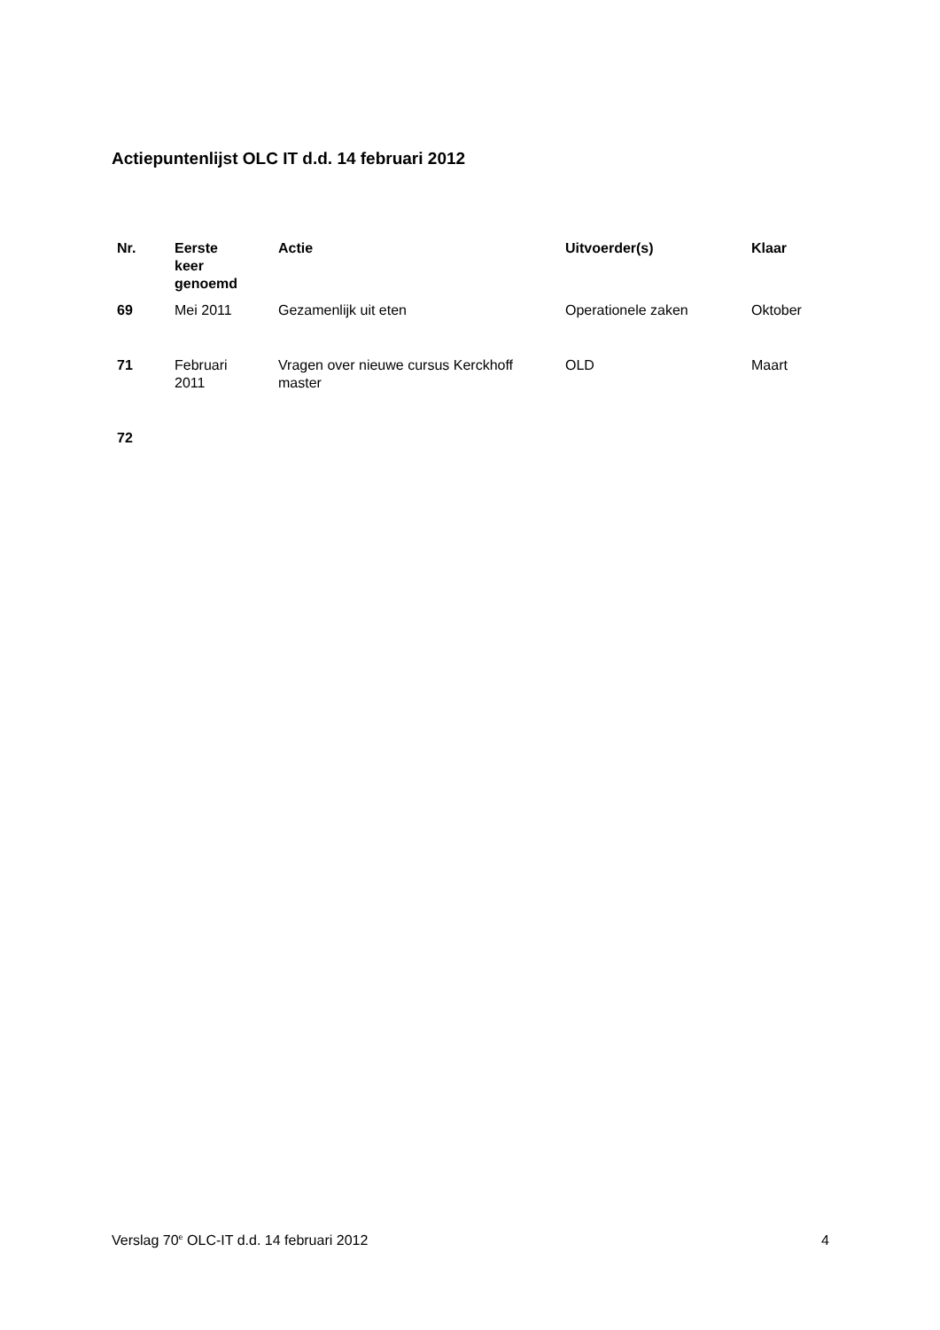Actiepuntenlijst OLC IT d.d. 14 februari 2012
| Nr. | Eerste keer genoemd | Actie | Uitvoerder(s) | Klaar |
| --- | --- | --- | --- | --- |
| 69 | Mei 2011 | Gezamenlijk uit eten | Operationele zaken | Oktober |
| 71 | Februari 2011 | Vragen over nieuwe cursus Kerckhoff master | OLD | Maart |
| 72 | | | | |
Verslag 70<sup>e</sup> OLC-IT d.d. 14 februari 2012 4